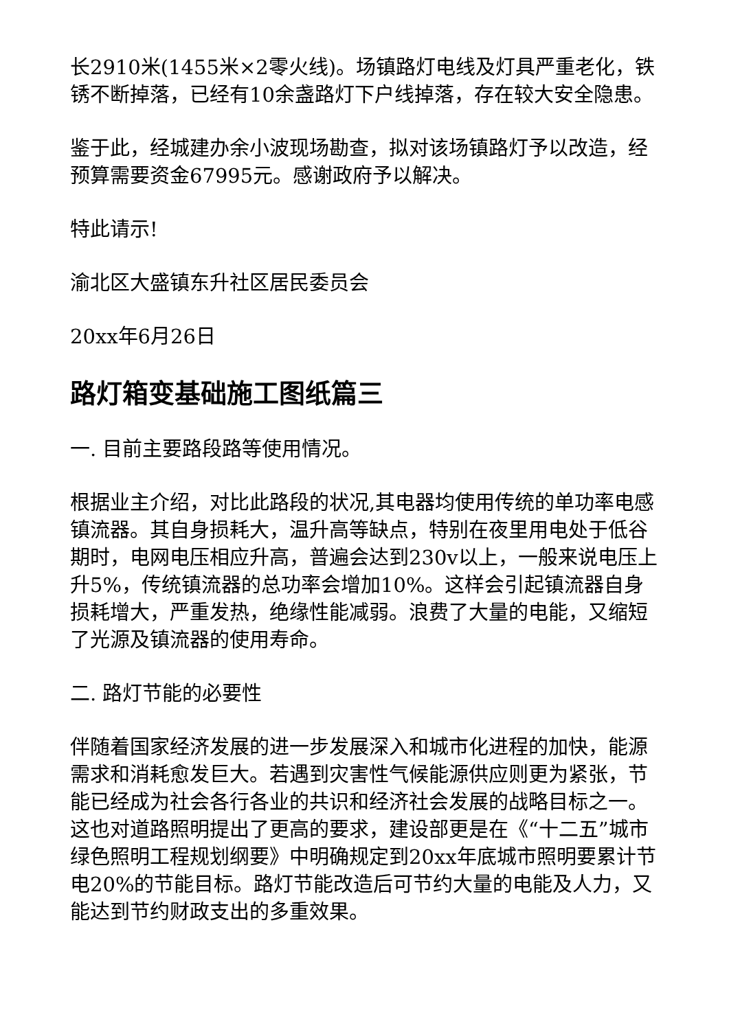长2910米(1455米×2零火线)。场镇路灯电线及灯具严重老化，铁锈不断掉落，已经有10余盏路灯下户线掉落，存在较大安全隐患。
鉴于此，经城建办余小波现场勘查，拟对该场镇路灯予以改造，经预算需要资金67995元。感谢政府予以解决。
特此请示!
渝北区大盛镇东升社区居民委员会
20xx年6月26日
路灯箱变基础施工图纸篇三
一. 目前主要路段路等使用情况。
根据业主介绍，对比此路段的状况,其电器均使用传统的单功率电感镇流器。其自身损耗大，温升高等缺点，特别在夜里用电处于低谷期时，电网电压相应升高，普遍会达到230v以上，一般来说电压上升5%，传统镇流器的总功率会增加10%。这样会引起镇流器自身损耗增大，严重发热，绝缘性能减弱。浪费了大量的电能，又缩短了光源及镇流器的使用寿命。
二. 路灯节能的必要性
伴随着国家经济发展的进一步发展深入和城市化进程的加快，能源需求和消耗愈发巨大。若遇到灾害性气候能源供应则更为紧张，节能已经成为社会各行各业的共识和经济社会发展的战略目标之一。这也对道路照明提出了更高的要求，建设部更是在《“十二五”城市绿色照明工程规划纲要》中明确规定到20xx年底城市照明要累计节电20%的节能目标。路灯节能改造后可节约大量的电能及人力，又能达到节约财政支出的多重效果。